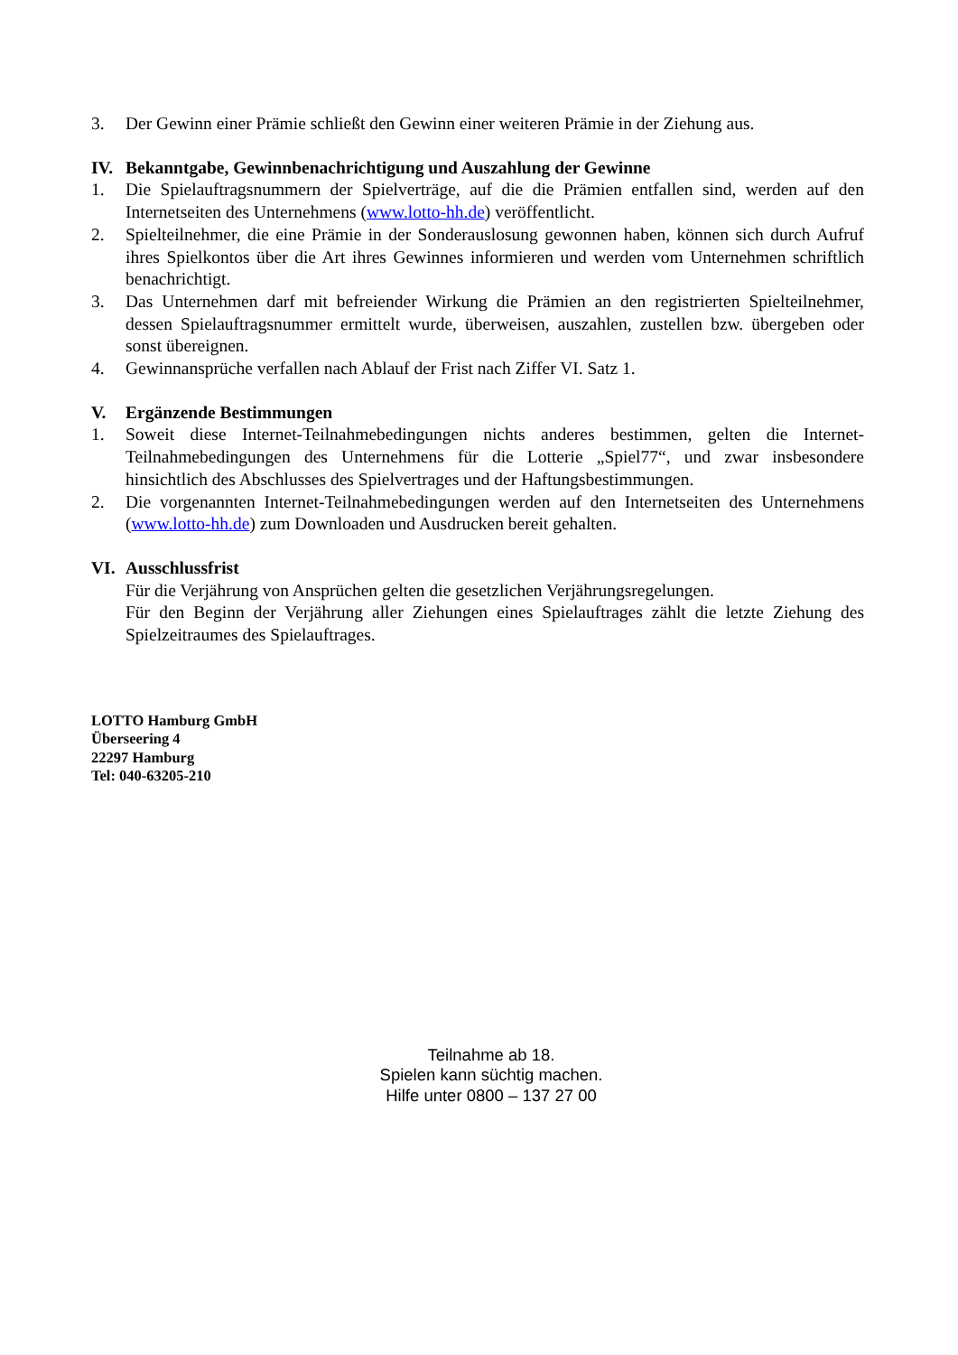3. Der Gewinn einer Prämie schließt den Gewinn einer weiteren Prämie in der Ziehung aus.
IV. Bekanntgabe, Gewinnbenachrichtigung und Auszahlung der Gewinne
1. Die Spielauftragsnummern der Spielverträge, auf die die Prämien entfallen sind, werden auf den Internetseiten des Unternehmens (www.lotto-hh.de) veröffentlicht.
2. Spielteilnehmer, die eine Prämie in der Sonderauslosung gewonnen haben, können sich durch Aufruf ihres Spielkontos über die Art ihres Gewinnes informieren und werden vom Unternehmen schriftlich benachrichtigt.
3. Das Unternehmen darf mit befreiender Wirkung die Prämien an den registrierten Spielteilnehmer, dessen Spielauftragsnummer ermittelt wurde, überweisen, auszahlen, zustellen bzw. übergeben oder sonst übereignen.
4. Gewinnansprüche verfallen nach Ablauf der Frist nach Ziffer VI. Satz 1.
V. Ergänzende Bestimmungen
1. Soweit diese Internet-Teilnahmebedingungen nichts anderes bestimmen, gelten die Internet-Teilnahmebedingungen des Unternehmens für die Lotterie „Spiel77“, und zwar insbesondere hinsichtlich des Abschlusses des Spielvertrages und der Haftungsbestimmungen.
2. Die vorgenannten Internet-Teilnahmebedingungen werden auf den Internetseiten des Unternehmens (www.lotto-hh.de) zum Downloaden und Ausdrucken bereit gehalten.
VI. Ausschlussfrist
Für die Verjährung von Ansprüchen gelten die gesetzlichen Verjährungsregelungen.
Für den Beginn der Verjährung aller Ziehungen eines Spielauftrages zählt die letzte Ziehung des Spielzeitraumes des Spielauftrages.
LOTTO Hamburg GmbH
Überseering 4
22297 Hamburg
Tel: 040-63205-210
Teilnahme ab 18.
Spielen kann süchtig machen.
Hilfe unter 0800 – 137 27 00